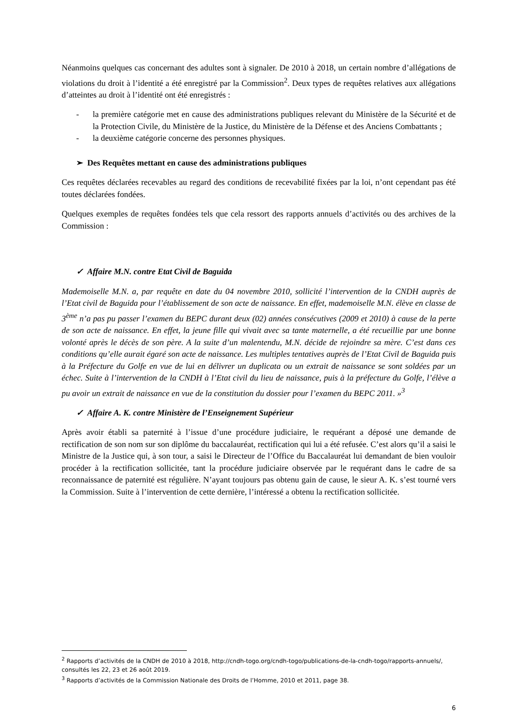Néanmoins quelques cas concernant des adultes sont à signaler. De 2010 à 2018, un certain nombre d’allégations de violations du droit à l’identité a été enregistré par la Commission<sup>2</sup>. Deux types de requêtes relatives aux allégations d’atteintes au droit à l’identité ont été enregistrés :
- la première catégorie met en cause des administrations publiques relevant du Ministère de la Sécurité et de la Protection Civile, du Ministère de la Justice, du Ministère de la Défense et des Anciens Combattants ;
- la deuxième catégorie concerne des personnes physiques.
➢ Des Requêtes mettant en cause des administrations publiques
Ces requêtes déclarées recevables au regard des conditions de recevabilité fixées par la loi, n’ont cependant pas été toutes déclarées fondées.
Quelques exemples de requêtes fondées tels que cela ressort des rapports annuels d’activités ou des archives de la Commission :
✓ Affaire M.N. contre Etat Civil de Baguida
Mademoiselle M.N. a, par requête en date du 04 novembre 2010, sollicité l’intervention de la CNDH auprès de l’Etat civil de Baguida pour l’établissement de son acte de naissance. En effet, mademoiselle M.N. élève en classe de 3<sup>ème</sup> n’a pas pu passer l’examen du BEPC durant deux (02) années consécutives (2009 et 2010) à cause de la perte de son acte de naissance. En effet, la jeune fille qui vivait avec sa tante maternelle, a été recueillie par une bonne volonté après le décès de son père. A la suite d’un malentendu, M.N. décide de rejoindre sa mère. C’est dans ces conditions qu’elle aurait égaré son acte de naissance. Les multiples tentatives auprès de l’Etat Civil de Baguida puis à la Préfecture du Golfe en vue de lui en délivrer un duplicata ou un extrait de naissance se sont soldées par un échec. Suite à l’intervention de la CNDH à l’Etat civil du lieu de naissance, puis à la préfecture du Golfe, l’élève a pu avoir un extrait de naissance en vue de la constitution du dossier pour l’examen du BEPC 2011. »<sup>3</sup>
✓ Affaire A. K. contre Ministère de l’Enseignement Supérieur
Après avoir établi sa paternité à l’issue d’une procédure judiciaire, le requérant a déposé une demande de rectification de son nom sur son diplôme du baccalauréat, rectification qui lui a été refusée. C’est alors qu’il a saisi le Ministre de la Justice qui, à son tour, a saisi le Directeur de l’Office du Baccalauréat lui demandant de bien vouloir procéder à la rectification sollicitée, tant la procédure judiciaire observée par le requérant dans le cadre de sa reconnaissance de paternité est régulière. N’ayant toujours pas obtenu gain de cause, le sieur A. K. s’est tourné vers la Commission. Suite à l’intervention de cette dernière, l’intéressé a obtenu la rectification sollicitée.
<sup>2</sup> Rapports d’activités de la CNDH de 2010 à 2018, http://cndh-togo.org/cndh-togo/publications-de-la-cndh-togo/rapports-annuels/, consultés les 22, 23 et 26 août 2019.
<sup>3</sup> Rapports d’activités de la Commission Nationale des Droits de l’Homme, 2010 et 2011, page 38.
6